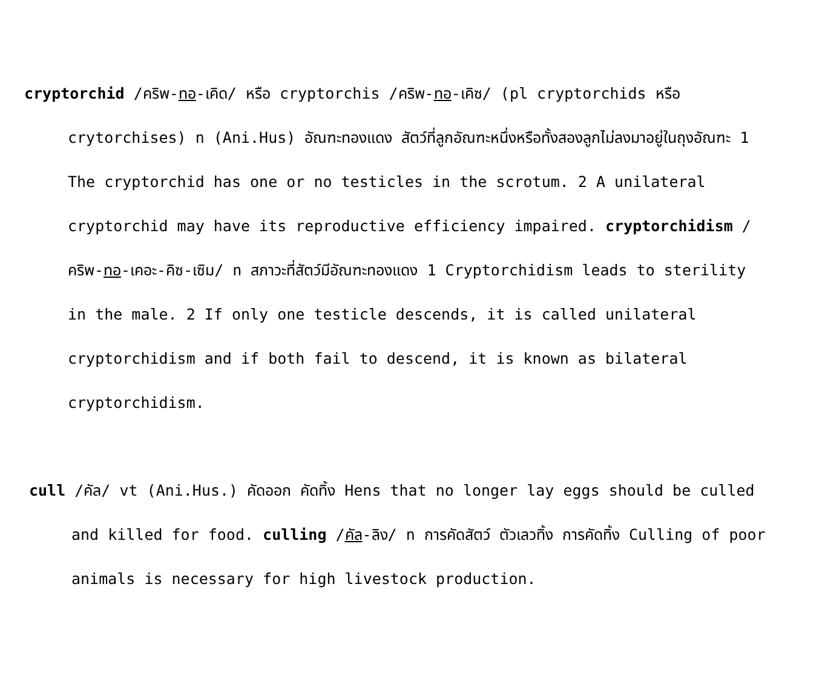cryptorchid /คริพ-ทอ-เคิด/ หรือ cryptorchis /คริพ-ทอ-เคิซ/ (pl cryptorchids หรือ crytorchises) n (Ani.Hus) อัณฑะทองแดง สัตว์ที่ลูกอัณฑะหนึ่งหรือทั้งสองลูกไม่ลงมาอยู่ในถุงอัณฑะ 1 The cryptorchid has one or no testicles in the scrotum. 2 A unilateral cryptorchid may have its reproductive efficiency impaired. cryptorchidism /คริพ-ทอ-เคอะ-คิซ-เซิม/ n สภาวะที่สัตว์มีอัณฑะทองแดง 1 Cryptorchidism leads to sterility in the male. 2 If only one testicle descends, it is called unilateral cryptorchidism and if both fail to descend, it is known as bilateral cryptorchidism.
cull /คัล/ vt (Ani.Hus.) คัดออก คัดทิ้ง Hens that no longer lay eggs should be culled and killed for food. culling /คัล-ลิง/ n การคัดสัตว์ ตัวเลวทิ้ง การคัดทิ้ง Culling of poor animals is necessary for high livestock production.